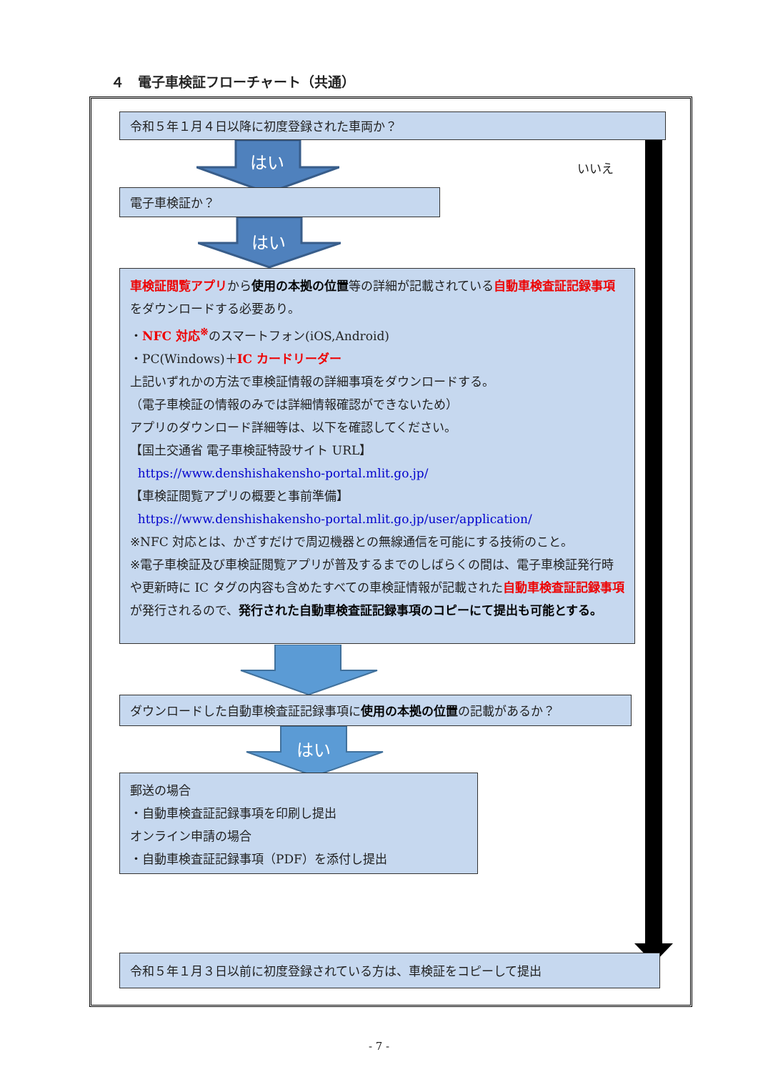４　電子車検証フローチャート（共通）
令和５年１月４日以降に初度登録された車両か？
はい
いいえ
電子車検証か？
はい
車検証閲覧アプリから使用の本拠の位置等の詳細が記載されている自動車検査証記録事項をダウンロードする必要あり。
・NFC 対応<sup>※</sup>のスマートフォン(iOS,Android)
・PC(Windows)＋IC カードリーダー
上記いずれかの方法で車検証情報の詳細事項をダウンロードする。
（電子車検証の情報のみでは詳細情報確認ができないため）
アプリのダウンロード詳細等は、以下を確認してください。
【国土交通省 電子車検証特設サイト URL】
https://www.denshishakensho-portal.mlit.go.jp/
【車検証閲覧アプリの概要と事前準備】
https://www.denshishakensho-portal.mlit.go.jp/user/application/
※NFC 対応とは、かざすだけで周辺機器との無線通信を可能にする技術のこと。
※電子車検証及び車検証閲覧アプリが普及するまでのしばらくの間は、電子車検証発行時や更新時に IC タグの内容も含めたすべての車検証情報が記載された自動車検査証記録事項が発行されるので、発行された自動車検査証記録事項のコピーにて提出も可能とする。
ダウンロードした自動車検査証記録事項に使用の本拠の位置の記載があるか？
はい
郵送の場合
・自動車検査証記録事項を印刷し提出
オンライン申請の場合
・自動車検査証記録事項（PDF）を添付し提出
令和５年１月３日以前に初度登録されている方は、車検証をコピーして提出
- 7 -